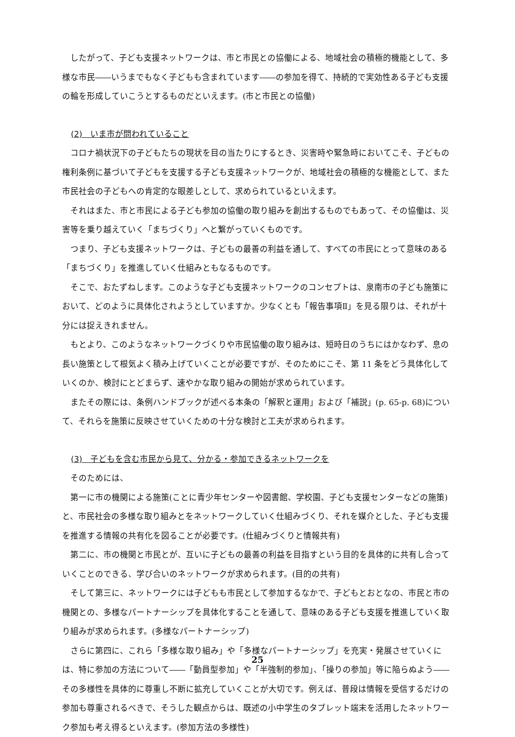したがって、子ども支援ネットワークは、市と市民との協働による、地域社会の積極的機能として、多様な市民――いうまでもなく子どもも含まれています――の参加を得て、持続的で実効性ある子ども支援の輪を形成していこうとするものだといえます。(市と市民との協働)
(2)　いま市が問われていること
コロナ禍状況下の子どもたちの現状を目の当たりにするとき、災害時や緊急時においてこそ、子どもの権利条例に基づいて子どもを支援する子ども支援ネットワークが、地域社会の積極的な機能として、また市民社会の子どもへの肯定的な眼差しとして、求められているといえます。
それはまた、市と市民による子ども参加の協働の取り組みを創出するものでもあって、その協働は、災害等を乗り越えていく「まちづくり」へと繋がっていくものです。
つまり、子ども支援ネットワークは、子どもの最善の利益を通して、すべての市民にとって意味のある「まちづくり」を推進していく仕組みともなるものです。
そこで、おたずねします。このような子ども支援ネットワークのコンセプトは、泉南市の子ども施策において、どのように具体化されようとしていますか。少なくとも「報告事項Ⅱ」を見る限りは、それが十分には捉えきれません。
もとより、このようなネットワークづくりや市民協働の取り組みは、短時日のうちにはかなわず、息の長い施策として根気よく積み上げていくことが必要ですが、そのためにこそ、第 11 条をどう具体化していくのか、検討にとどまらず、速やかな取り組みの開始が求められています。
またその際には、条例ハンドブックが述べる本条の「解釈と運用」および「補説」(p. 65-p. 68)について、それらを施策に反映させていくための十分な検討と工夫が求められます。
(3)　子どもを含む市民から見て、分かる・参加できるネットワークを
そのためには、
第一に市の機関による施策(ことに青少年センターや図書館、学校園、子ども支援センターなどの施策)と、市民社会の多様な取り組みとをネットワークしていく仕組みづくり、それを媒介とした、子ども支援を推進する情報の共有化を図ることが必要です。(仕組みづくりと情報共有)
第二に、市の機関と市民とが、互いに子どもの最善の利益を目指すという目的を具体的に共有し合っていくことのできる、学び合いのネットワークが求められます。(目的の共有)
そして第三に、ネットワークには子どもも市民として参加するなかで、子どもとおとなの、市民と市の機関との、多様なパートナーシップを具体化することを通して、意味のある子ども支援を推進していく取り組みが求められます。(多様なパートナーシップ)
さらに第四に、これら「多様な取り組み」や「多様なパートナーシップ」を充実・発展させていくには、特に参加の方法について――「動員型参加」や「半強制的参加」、「操りの参加」等に陥らぬよう――その多様性を具体的に尊重し不断に拡充していくことが大切です。例えば、普段は情報を受信するだけの参加も尊重されるべきで、そうした観点からは、既述の小中学生のタブレット端末を活用したネットワーク参加も考え得るといえます。(参加方法の多様性)
25